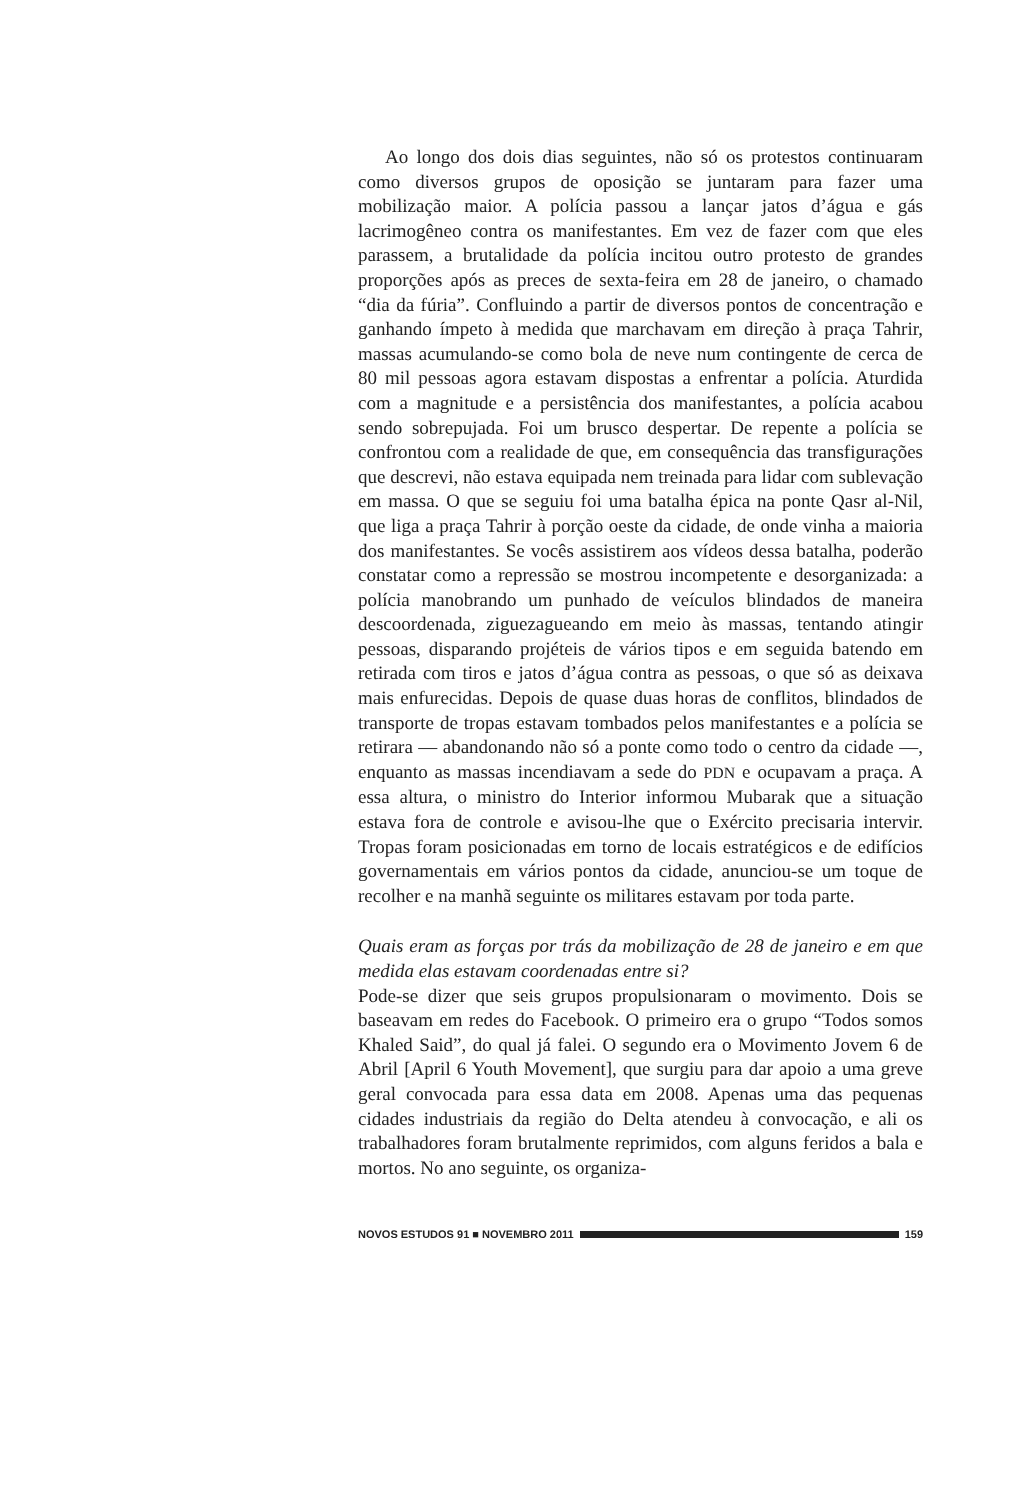Ao longo dos dois dias seguintes, não só os protestos continuaram como diversos grupos de oposição se juntaram para fazer uma mobilização maior. A polícia passou a lançar jatos d’água e gás lacrimogêneo contra os manifestantes. Em vez de fazer com que eles parassem, a brutalidade da polícia incitou outro protesto de grandes proporções após as preces de sexta-feira em 28 de janeiro, o chamado “dia da fúria”. Confluindo a partir de diversos pontos de concentração e ganhando ímpeto à medida que marchavam em direção à praça Tahrir, massas acumulando-se como bola de neve num contingente de cerca de 80 mil pessoas agora estavam dispostas a enfrentar a polícia. Aturdida com a magnitude e a persistência dos manifestantes, a polícia acabou sendo sobrepujada. Foi um brusco despertar. De repente a polícia se confrontou com a realidade de que, em consequência das transfigurações que descrevi, não estava equipada nem treinada para lidar com sublevação em massa. O que se seguiu foi uma batalha épica na ponte Qasr al-Nil, que liga a praça Tahrir à porção oeste da cidade, de onde vinha a maioria dos manifestantes. Se vocês assistirem aos vídeos dessa batalha, poderão constatar como a repressão se mostrou incompetente e desorganizada: a polícia manobrando um punhado de veículos blindados de maneira descoordenada, ziguezagueando em meio às massas, tentando atingir pessoas, disparando projéteis de vários tipos e em seguida batendo em retirada com tiros e jatos d’água contra as pessoas, o que só as deixava mais enfurecidas. Depois de quase duas horas de conflitos, blindados de transporte de tropas estavam tombados pelos manifestantes e a polícia se retirara — abandonando não só a ponte como todo o centro da cidade —, enquanto as massas incendiavam a sede do PDN e ocupavam a praça. A essa altura, o ministro do Interior informou Mubarak que a situação estava fora de controle e avisou-lhe que o Exército precisaria intervir. Tropas foram posicionadas em torno de locais estratégicos e de edifícios governamentais em vários pontos da cidade, anunciou-se um toque de recolher e na manhã seguinte os militares estavam por toda parte.
Quais eram as forças por trás da mobilização de 28 de janeiro e em que medida elas estavam coordenadas entre si?
Pode-se dizer que seis grupos propulsionaram o movimento. Dois se baseavam em redes do Facebook. O primeiro era o grupo “Todos somos Khaled Said”, do qual já falei. O segundo era o Movimento Jovem 6 de Abril [April 6 Youth Movement], que surgiu para dar apoio a uma greve geral convocada para essa data em 2008. Apenas uma das pequenas cidades industriais da região do Delta atendeu à convocação, e ali os trabalhadores foram brutalmente reprimidos, com alguns feridos a bala e mortos. No ano seguinte, os organiza-
NOVOS ESTUDOS 91 ■ NOVEMBRO 2011 159